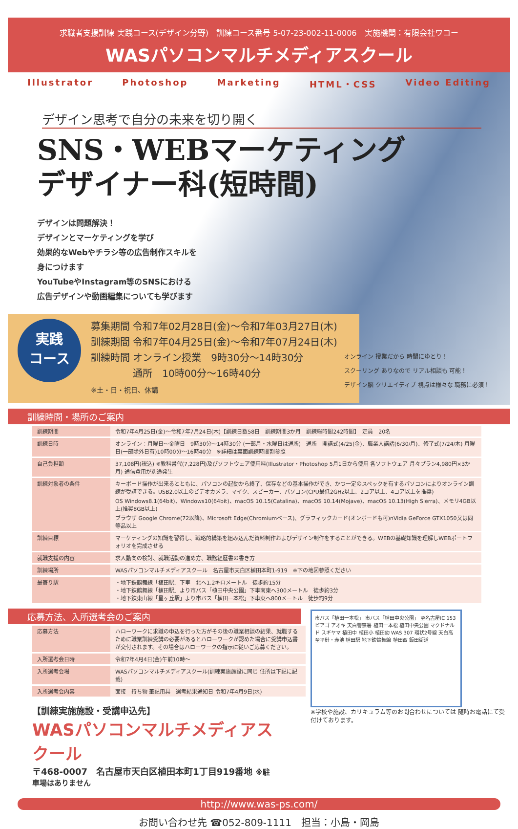求職者支援訓練 実践コース(デザイン分野)　訓練コース番号 5-07-23-002-11-0006　実施機関：有限会社ワコー
WASパソコンマルチメディアスクール
Illustrator Photoshop Marketing HTML・CSS Video Editing
デザイン思考で自分の未来を切り開く
SNS・WEBマーケティング
デザイナー科(短時間)
デザインは問題解決！
デザインとマーケティングを学び
効果的なWebやチラシ等の広告制作スキルを
身につけます
YouTubeやInstagram等のSNSにおける
広告デザインや動画編集についても学びます
実践
コース
募集期間 令和7年02月28日(金)～令和7年03月27日(木)
訓練期間 令和7年04月25日(金)～令和7年07月24日(木)
訓練時間 オンライン授業　9時30分～14時30分
　　　　 通所　10時00分～16時40分
※土・日・祝日、休講
オンライン 授業だから 時間にゆとり！
スクーリング ありなので リアル相談も 可能！
デザイン脳 クリエイティブ 視点は様々な 職務に必須！
訓練時間・場所のご案内
| 訓練期間 | 令和7年4月25日(金)～令和7年7月24日(木)【訓練日数58日 訓練期間3か月 訓練総時間242時間】 定員 20名 |
| 訓練日時 | オンライン：月曜日～金曜日 9時30分～14時30分 (一部月・水曜日は通所) 通所 開講式(4/25(金)、職業人講話(6/30/月)、修了式(7/24/木) 月曜日(一部除外日有)10時00分～16時40分 ※詳細は裏面訓練時間割参照 |
| 自己負担額 | 37,108円(税込) ※教科書代(7,228円)及びソフトウェア使用料(Illustrator・Photoshop 5月1日から使用 各ソフトウェア 月々プラン4,980円×3か月) 通信費用が別途発生 |
| 訓練対象者の条件 | キーボード操作が出来るとともに、パソコンの起動から終了、保存などの基本操作ができ、かつ一定のスペックを有するパソコンによりオンライン訓練が受講できる。USB2.0以上のビデオカメラ、マイク、スピーカー、パソコン(CPU最低2GHz以上、2コア以上、4コア以上を推奨) OS Windows8.1(64bit)、Windows10(64bit)、macOS 10.15(Catalina)、macOS 10.14(Mojave)、macOS 10.13(High Sierra)、メモリ4GB以上(推奨8GB以上) ブラウザ Google Chrome(72以降)、Microsoft Edge(Chromiumベース)、グラフィックカード(オンボードも可)nVidia GeForce GTX1050又は同等品以上 |
| 訓練目標 | マーケティングの知識を習得し、戦略的構築を組み込んだ資料制作およびデザイン制作をすることができる。WEBの基礎知識を理解しWEBポートフォリオを完成させる |
| 就職支援の内容 | 求人動向の検討、就職活動の進め方、職務経歴書の書き方 |
| 訓練場所 | WASパソコンマルチメディアスクール 名古屋市天白区植田本町1-919 ※下の地図参照ください |
| 最寄り駅 | ・地下鉄鶴舞線「植田駅」下車 北へ1.2キロメートル 徒歩約15分 ・地下鉄鶴舞線「植田駅」より市バス「植田中央公園」下車南東へ300メートル 徒歩約3分 ・地下鉄東山線「星ヶ丘駅」より市バス「植田一本松」下車東へ800メートル 徒歩約9分 |
応募方法、入所選考会のご案内
| 応募方法 | ハローワークに求職の申込を行った方がその後の職業相談の結果、就職するために職業訓練受講の必要があるとハローワークが認めた場合に受講申込書が交付されます。その場合はハローワークの指示に従いご応募ください。 |
| 入所選考会日時 | 令和7年4月4日(金)午前10時～ |
| 入所選考会場 | WASパソコンマルチメディアスクール(訓練実施施設に同じ 住所は下記に記載) |
| 入所選考会内容 | 面接 持ち物 筆記用具 選考結果通知日 令和7年4月9日(水) |
【訓練実施施設・受講申込先】
WASパソコンマルチメディアスクール
〒468-0007　名古屋市天白区植田本町1丁目919番地 ※駐車場はありません
市バス「植田一本松」 市バス「植田中央公園」 至名古屋IC 153 ピアゴ アオキ 天白警察署 植田一本松 植田中央公園 マクドナルド スギヤマ 植田中 植田小 植田幼 WAS 307 環状2号線 天白高 至平針・赤池 植田駅 地下鉄鶴舞線 植田西 飯田街道
※学校や施設、カリキュラム等のお問合わせについては 随時お電話にて受付けております。
http://www.was-ps.com/
お問い合わせ先 ☎052-809-1111　担当：小島・岡島